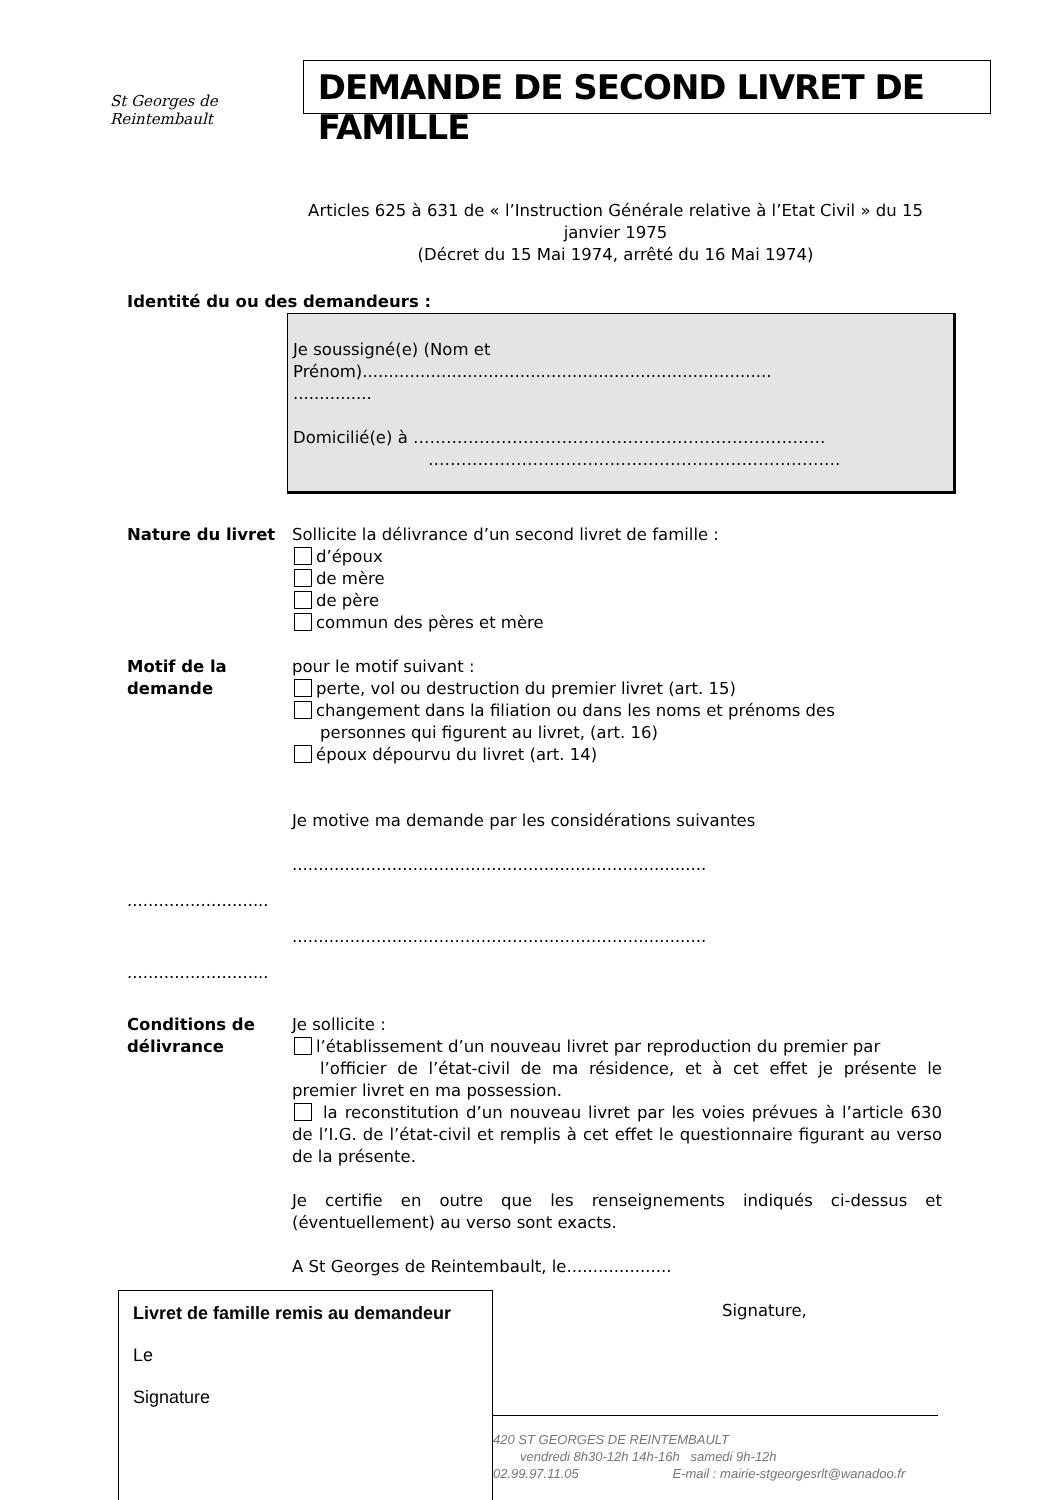St Georges de Reintembault
DEMANDE DE SECOND LIVRET DE FAMILLE
Articles 625 à 631 de « l’Instruction Générale relative à l’Etat Civil » du 15 janvier 1975
(Décret du 15 Mai 1974, arrêté du 16 Mai 1974)
Identité du ou des demandeurs :
Je soussigné(e) (Nom et
Prénom)..............................................................................
...............
Domicilié(e) à …………………………………………………………………
…………………………………………………………………
Nature du livret Sollicite la délivrance d’un second livret de famille :
d’époux
de mère
de père
commun des pères et mère
Motif de la
demande
pour le motif suivant :
perte, vol ou destruction du premier livret (art. 15)
changement dans la filiation ou dans les noms et prénoms des
personnes qui figurent au livret, (art. 16)
époux dépourvu du livret (art. 14)
Je motive ma demande par les considérations suivantes
...............................................................................
...........................
...............................................................................
...........................
Conditions de
délivrance
Je sollicite :
l’établissement d’un nouveau livret par reproduction du premier par
l’officier de l’état-civil de ma résidence, et à cet effet je présente le premier livret en ma possession.
la reconstitution d’un nouveau livret par les voies prévues à l’article 630 de l’I.G. de l’état-civil et remplis à cet effet le questionnaire figurant au verso de la présente.
Je certifie en outre que les renseignements indiqués ci-dessus et (éventuellement) au verso sont exacts.
A St Georges de Reintembault, le....................
Signature,
420 ST GEORGES DE REINTEMBAULT
vendredi 8h30-12h 14h-16h samedi 9h-12h
02.99.97.11.05 E-mail : mairie-stgeorgesrlt@wanadoo.fr
Livret de famille remis au demandeur
Le
Signature